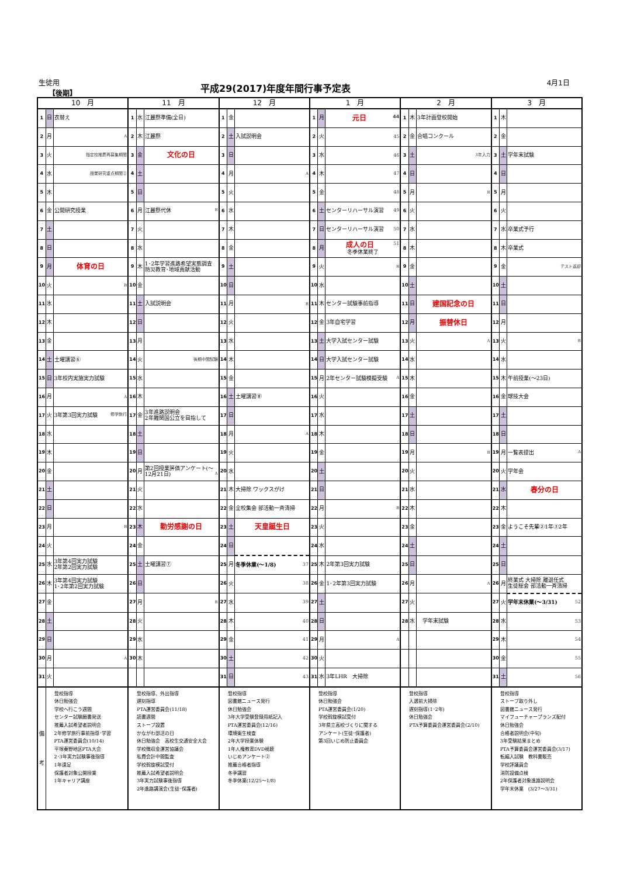生徒用
【後期】
平成29(2017)年度年間行事予定表 4月1日
| 10 月 | | | 11 月 | | | 12 月 | | | 1 月 | | | 2 月 | | | 3 月 | | |
| --- | --- | --- | --- | --- | --- | --- | --- | --- | --- | --- | --- | --- | --- | --- | --- | --- | --- |
| 1 | 日 | 衣替え | 1 | 水 | 江麗祭準備(全日) | 1 | 金 | | 1 | 月 | 元日 44 | 1 | 木 | 3年計画登校開始 | 1 | 木 | |
| 2 | 月 | A | 2 | 木 | 江麗祭 | 2 | 土 | 入試説明会 | 2 | 火 | 45 | 2 | 金 | 合唱コンクール | 2 | 金 | |
| 3 | 火 | 指定校推薦再募集期間 | 3 | 金 | 文化の日 | 3 | 日 | | 3 | 水 | 46 | 3 | 土 | 3年入力 | 3 | 土 | 学年末試験 |
| 4 | 水 | 授業研究重点期間② | 4 | 土 | | 4 | 月 | A | 4 | 木 | 47 | 4 | 日 | | 4 | 日 | |
| 5 | 木 | | 5 | 日 | | 5 | 火 | | 5 | 金 | 48 | 5 | 月 | B | 5 | 月 | |
| 6 | 金 | 公開研究授業 | 6 | 月 | 江麗祭代休 B | 6 | 水 | | 6 | 土 | センターリハーサル演習 49 | 6 | 火 | | 6 | 火 | |
| 7 | 土 | | 7 | 火 | | 7 | 木 | | 7 | 日 | センターリハーサル演習 50 | 7 | 水 | | 7 | 水 | 卒業式予行 |
| 8 | 日 | | 8 | 水 | | 8 | 金 | | 8 | 月 | 成人の日 51 冬季休業終了 | 8 | 木 | | 8 | 木 | 卒業式 |
| 9 | 月 | 体育の日 | 9 | 木 | 1･2年学習進路希望実態調査 防災教育･地域貢献活動 | 9 | 土 | | 9 | 火 | B | 9 | 金 | | 9 | 金 | テスト返却 |
| 10 | 火 | B | 10 | 金 | | 10 | 日 | | 10 | 水 | | 10 | 土 | | 10 | 土 | |
| 11 | 水 | | 11 | 土 | 入試説明会 | 11 | 月 | B | 11 | 木 | センター試験事前指導 | 11 | 日 | 建国記念の日 | 11 | 日 | |
| 12 | 木 | | 12 | 日 | | 12 | 火 | | 12 | 金 | 3年自宅学習 | 12 | 月 | 振替休日 | 12 | 月 | |
| 13 | 金 | | 13 | 月 | | 13 | 水 | | 13 | 土 | 大学入試センター試験 | 13 | 火 | A | 13 | 火 | B |
| 14 | 土 | 土曜講習⑥ | 14 | 火 | 後期中間試験 | 14 | 木 | | 14 | 日 | 大学入試センター試験 | 14 | 水 | | 14 | 水 | |
| 15 | 日 | 3年校内実施実力試験 | 15 | 水 | | 15 | 金 | | 15 | 月 | 2年センター試験模擬受験 A | 15 | 木 | | 15 | 木 | 午前授業(～23日) |
| 16 | 月 | A | 16 | 木 | | 16 | 土 | 土曜講習⑧ | 16 | 火 | | 16 | 金 | | 16 | 金 | 球技大会 |
| 17 | 火 | 3年第3回実力試験 修学旅行 | 17 | 金 | 3年進路説明会 2年難関国公立を目指して | 17 | 日 | | 17 | 水 | | 17 | 土 | | 17 | 土 | |
| 18 | 水 | | 18 | 土 | | 18 | 月 | A | 18 | 木 | | 18 | 日 | | 18 | 日 | |
| 19 | 木 | | 19 | 日 | | 19 | 火 | | 19 | 金 | | 19 | 月 | B | 19 | 月 | 一覧表提出 A |
| 20 | 金 | | 20 | 月 | 第2回授業評価アンケート(～12月21日) A | 20 | 水 | | 20 | 土 | | 20 | 火 | | 20 | 火 | 学年会 |
| 21 | 土 | | 21 | 火 | | 21 | 木 | 大掃除 ワックスがけ | 21 | 日 | | 21 | 水 | | 21 | 水 | 春分の日 |
| 22 | 日 | | 22 | 水 | | 22 | 金 | 全校集会 部活動一斉清掃 | 22 | 月 | B | 22 | 木 | | 22 | 木 | |
| 23 | 月 | B | 23 | 木 | 勤労感謝の日 | 23 | 土 | 天皇誕生日 | 23 | 火 | | 23 | 金 | | 23 | 金 | ようこそ先輩②1年③2年 |
| 24 | 火 | | 24 | 金 | | 24 | 日 | | 24 | 水 | | 24 | 土 | | 24 | 土 | |
| 25 | 水 | 3年第4回実力試験 2年第2回実力試験 | 25 | 土 | 土曜講習⑦ | 25 | 月 | 冬季休業(～1/8) 37 | 25 | 木 | 2年第3回実力試験 | 25 | 日 | | 25 | 日 | |
| 26 | 木 | 3年第4回実力試験 1･2年第2回実力試験 | 26 | 日 | | 26 | 火 | 38 | 26 | 金 | 1･2年第3回実力試験 | 26 | 月 | A | 26 | 月 | 終業式 大掃除 離退任式 生徒総会 部活動一斉清掃 |
| 27 | 金 | | 27 | 月 | B | 27 | 水 | 39 | 27 | 土 | | 27 | 火 | | 27 | 火 | 学年末休業(～3/31) 52 |
| 28 | 土 | | 28 | 火 | | 28 | 木 | 40 | 28 | 日 | | 28 | 水 | 学年末試験 | 28 | 水 | 53 |
| 29 | 日 | | 29 | 水 | | 29 | 金 | 41 | 29 | 月 | A | | | | 29 | 木 | 54 |
| 30 | 月 | A | 30 | 木 | | 30 | 土 | 42 | 30 | 火 | | | | | 30 | 金 | 55 |
| 31 | 火 | | | | | 31 | 日 | 43 | 31 | 水 | 3年LHR 大掃除 | | | | 31 | 土 | 56 |
| 備 考 | 登校指導 休日勉強会 学校へ行こう週間 センター試験願書発送 推薦入試希望者説明会 2年修学旅行事前指導･学習 PTA運営委員会(10/14) 平塚秦野地区PTA大会 2･3年実力試験事後指導 1年遠足 保護者対象公開授業 1年キャリア講座 | | 登校指導、外出指導 遅刻指導 PTA運営委員会(11/18) 読書週間 ストーブ設置 かながわ部活の日 休日勉強会 高校生交通安全大会 学校徴収金運営協議会 私費会計中間監査 学校斡旋模試受付 推薦入試希望者説明会 3年実力試験事後指導 2年進路講演会(生徒･保護者) | | | 登校指導 図書館ニュース発行 休日勉強会 3年大学受験登録用紙記入 PTA運営委員会(12/16) 環境衛生検査 2年大学授業体験 1年人権教育DVD視聴 いじめアンケート② 推薦合格者指導 冬季講習 冬季休業(12/25～1/8) | | | 登校指導 休日勉強会 PTA運営委員会(1/20) 学校斡旋模試受付 3年県立高校づくりに関する アンケート(生徒･保護者) 第3回いじめ防止委員会 | | | 登校指導 入選前大掃除 遅刻指導(1･2年) 休日勉強会 PTA予算委員会運営委員会(2/10) | | | 登校指導 ストーブ取り外し 図書館ニュース発行 マイフューチャープランズ配付 休日勉強会 合格者説明会(中旬) 3年受験結果まとめ PTA予算委員会運営委員会(3/17) 転編入試験 教科書販売 学校評議員会 消防設備点検 2年保護者対象進路説明会 学年末休業 (3/27～3/31) | | |